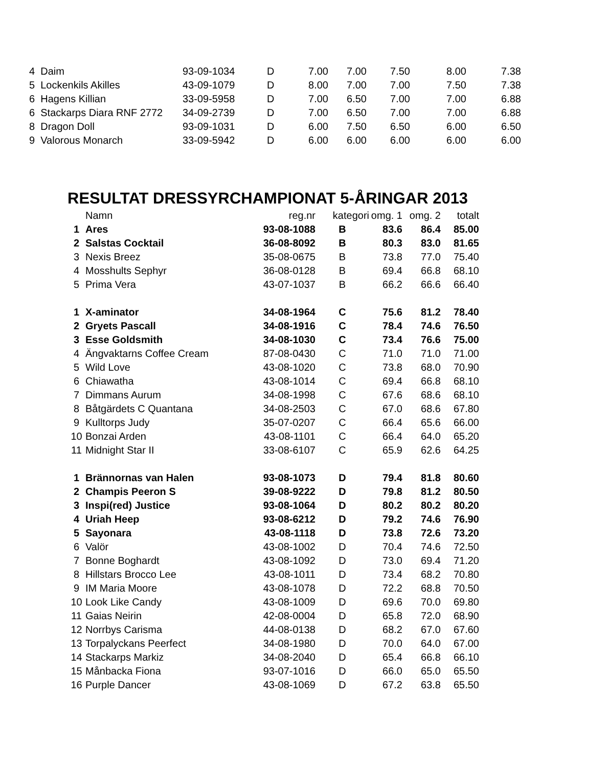| 4 Daim | 93-09-1034 | D | 7.00 | 7.00 | 7.50 | 8.00 | 7.38 |
| 5 Lockenkils Akilles | 43-09-1079 | D | 8.00 | 7.00 | 7.00 | 7.50 | 7.38 |
| 6 Hagens Killian | 33-09-5958 | D | 7.00 | 6.50 | 7.00 | 7.00 | 6.88 |
| 6 Stackarps Diara RNF 2772 | 34-09-2739 | D | 7.00 | 6.50 | 7.00 | 7.00 | 6.88 |
| 8 Dragon Doll | 93-09-1031 | D | 6.00 | 7.50 | 6.50 | 6.00 | 6.50 |
| 9 Valorous Monarch | 33-09-5942 | D | 6.00 | 6.00 | 6.00 | 6.00 | 6.00 |
RESULTAT DRESSYRCHAMPIONAT 5-ÅRINGAR 2013
| | Namn | reg.nr | kategori | omg. 1 | omg. 2 | totalt |
| 1 | Ares | 93-08-1088 | B | 83.6 | 86.4 | 85.00 |
| 2 | Salstas Cocktail | 36-08-8092 | B | 80.3 | 83.0 | 81.65 |
| 3 | Nexis Breez | 35-08-0675 | B | 73.8 | 77.0 | 75.40 |
| 4 | Mosshults Sephyr | 36-08-0128 | B | 69.4 | 66.8 | 68.10 |
| 5 | Prima Vera | 43-07-1037 | B | 66.2 | 66.6 | 66.40 |
| 1 | X-aminator | 34-08-1964 | C | 75.6 | 81.2 | 78.40 |
| 2 | Gryets Pascall | 34-08-1916 | C | 78.4 | 74.6 | 76.50 |
| 3 | Esse Goldsmith | 34-08-1030 | C | 73.4 | 76.6 | 75.00 |
| 4 | Ängvaktarns Coffee Cream | 87-08-0430 | C | 71.0 | 71.0 | 71.00 |
| 5 | Wild Love | 43-08-1020 | C | 73.8 | 68.0 | 70.90 |
| 6 | Chiawatha | 43-08-1014 | C | 69.4 | 66.8 | 68.10 |
| 7 | Dimmans Aurum | 34-08-1998 | C | 67.6 | 68.6 | 68.10 |
| 8 | Båtgärdets C Quantana | 34-08-2503 | C | 67.0 | 68.6 | 67.80 |
| 9 | Kulltorps Judy | 35-07-0207 | C | 66.4 | 65.6 | 66.00 |
| 10 | Bonzai Arden | 43-08-1101 | C | 66.4 | 64.0 | 65.20 |
| 11 | Midnight Star II | 33-08-6107 | C | 65.9 | 62.6 | 64.25 |
| 1 | Brännornas van Halen | 93-08-1073 | D | 79.4 | 81.8 | 80.60 |
| 2 | Champis Peeron S | 39-08-9222 | D | 79.8 | 81.2 | 80.50 |
| 3 | Inspi(red) Justice | 93-08-1064 | D | 80.2 | 80.2 | 80.20 |
| 4 | Uriah Heep | 93-08-6212 | D | 79.2 | 74.6 | 76.90 |
| 5 | Sayonara | 43-08-1118 | D | 73.8 | 72.6 | 73.20 |
| 6 | Valör | 43-08-1002 | D | 70.4 | 74.6 | 72.50 |
| 7 | Bonne Boghardt | 43-08-1092 | D | 73.0 | 69.4 | 71.20 |
| 8 | Hillstars Brocco Lee | 43-08-1011 | D | 73.4 | 68.2 | 70.80 |
| 9 | IM Maria Moore | 43-08-1078 | D | 72.2 | 68.8 | 70.50 |
| 10 | Look Like Candy | 43-08-1009 | D | 69.6 | 70.0 | 69.80 |
| 11 | Gaias Neirin | 42-08-0004 | D | 65.8 | 72.0 | 68.90 |
| 12 | Norrbys Carisma | 44-08-0138 | D | 68.2 | 67.0 | 67.60 |
| 13 | Torpalyckans Peerfect | 34-08-1980 | D | 70.0 | 64.0 | 67.00 |
| 14 | Stackarps Markiz | 34-08-2040 | D | 65.4 | 66.8 | 66.10 |
| 15 | Månbacka Fiona | 93-07-1016 | D | 66.0 | 65.0 | 65.50 |
| 16 | Purple Dancer | 43-08-1069 | D | 67.2 | 63.8 | 65.50 |